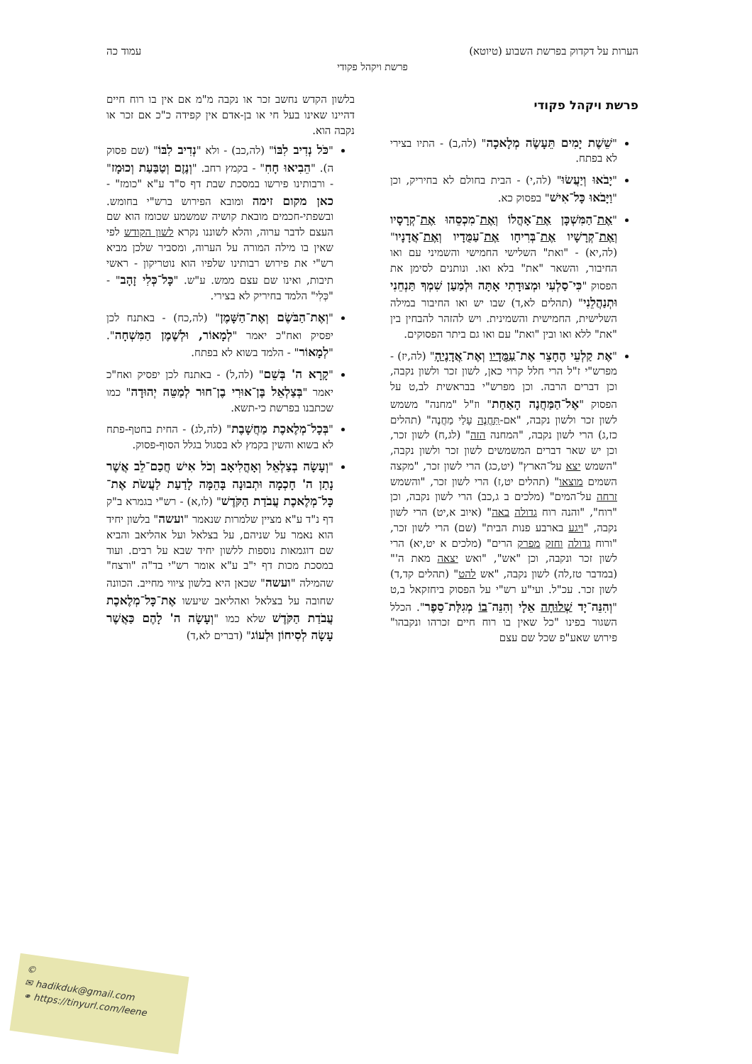הערות על דקדוק בפרשת השבוע (טיוטא) עמוד כה
פרשת ויקהל פקודי
פרשת ויקהל פקודי
"שֵׁשֶׁת יָמִים תֵּעָשֶׂה מְלָאכָה" (לה,ב) - התיו בצירי לא בפתח.
"יָבֹאוּ וְיַעֲשׂוּ" (לה,י) - הבית בחולם לא בחיריק, וכן "וַיָּבֹאוּ כָּל־אִישׁ" בפסוק כא.
"אֶת־הַמִּשְׁכָּן אֶת־אָהֳלוֹ וְאֶת־מִכְסֵהוּ אֶת־קְרָסָיו וְאֶת־קְרָשָׁיו אֶת־בְּרִיחָו אֶת־עַמֻּדָיו וְאֶת־אֲדָנָיו" (לה,יא) - "ואת" השלישי החמישי והשמיני עם ואו החיבור, והשאר "את" בלא ואו. ונותנים לסימן את הפסוק "כִּי־סַלְעִי וּמְצוּדָתִי אָתָּה וּלְמַעַן שִׁמְךָ תַּנְחֵנִי וּתְנַהֲלֵנִי" (תהלים לא,ד) שבו יש ואו החיבור במילה השלישית, החמישית והשמינית. ויש להזהר להבחין בין "את" ללא ואו ובין "ואת" עם ואו גם ביתר הפסוקים.
"אֶת קַלְעֵי הֶחָצֵר אֶת־עַמֻּדָיו וְאֶת־אֲדָנֶיהָ" (לה,יז) - מפרש"י ז"ל הרי חלל קרוי כאן, לשון זכר ולשון נקבה, וכן דברים הרבה. וכן מפרש"י בבראשית לב,ט על הפסוק "אֶל־הַמַּחֲנֶה הָאַחַת" וז"ל "מחנה" משמש לשון זכר ולשון נקבה, "אם-תַּחֲנֶה עָלַי מַחֲנֶה" (תהלים כז,ג) הרי לשון נקבה, "המחנה הזה" (לג,ח) לשון זכר, וכן יש שאר דברים המשמשים לשון זכר ולשון נקבה, "השמש יצא על־הארץ" (יט,כג) הרי לשון זכר, "מקצה השמים מוצאו" (תהלים יט,ז) הרי לשון זכר, "והשמש זרחה על־המים" (מלכים ב ג,כב) הרי לשון נקבה, וכן "רוח", "והנה רוח גדולה באה" (איוב א,יט) הרי לשון נקבה, "ויגע בארבע פנות הבית" (שם) הרי לשון זכר, "ורוח גדולה וחזק מפרק הרים" (מלכים א יט,יא) הרי לשון זכר ונקבה, וכן "אש", "ואש יצאה מאת ה'" (במדבר טז,לה) לשון נקבה, "אש להט" (תהלים קד,ד) לשון זכר. עכ"ל. ועי"ע רש"י על הפסוק ביחזקאל ב,ט "וְהִנֵּה־יָד שְׁלוּחָה אֵלָי וְהִנֵּה־בוֹ מְגִלַּת־סֵפֶר". הכלל השגור בפינו "כל שאין בו רוח חיים זכרהו ונקבהו" פירוש שאע"פ שכל שם עצם
בלשון הקדש נחשב זכר או נקבה מ"מ אם אין בו רוח חיים דהיינו שאינו בעל חי או בן-אדם אין קפידה כ"כ אם זכר או נקבה הוא.
"כֹּל נְדִיב לִבּוֹ" (לה,כב) - ולא "נְדִיב לִבּוֹ" (שם פסוק ה). "הֵבִיאוּ חָחִ" - בקמץ רחב. "וְנֶזֶם וְטַבַּעַת וְכוּמָז" - ורבותינו פירשו במסכת שבת דף ס"ד ע"א "כומז" - כאן מקום זימה ומובא הפירוש ברש"י בחומש. ובשפתי-חכמים מובאת קושיה שמשמע שכומז הוא שם העצם לדבר ערוה, והלא לשוננו נקרא לשון הקודש לפי שאין בו מילה המורה על הערוה, ומסביר שלכן מביא רש"י את פירוש רבותינו שלפיו הוא נוטריקון - ראשי תיבות, ואינו שם עצם ממש. ע"ש. "כָּל־כְּלִי זָהָב" - "כְּלִי" הלמד בחיריק לא בצירי.
"וְאֶת־הַבֹּשֶׂם וְאֶת־הַשָּׁמֶן" (לה,כח) - באתנח לכן יפסיק ואח"כ יאמר "לְמָאוֹר, וּלְשֶׁמֶן הַמִּשְׁחָה". "לְמָאוֹר" - הלמד בשוא לא בפתח.
"קָרָא ה' בְּשֵׁם" (לה,ל) - באתנח לכן יפסיק ואח"כ יאמר "בְּצַלְאֵל בֶּן־אוּרִי בֶן־חוּר לְמַטֵּה יְהוּדָה" כמו שכתבנו בפרשת כי-תשא.
"בְּכָל־מְלֶאכֶת מַחֲשָׁבֶת" (לה,לג) - החית בחטף-פתח לא בשוא והשין בקמץ לא בסגול בגלל הסוף-פסוק.
"וְעָשָׂה בְצַלְאֵל וְאָהֳלִיאָב וְכֹל אִישׁ חֲכַם־לֵב אֲשֶׁר נָתַן ה' חָכְמָה וּתְבוּנָה בָּהֵמָּה לָדַעַת לַעֲשֹׂת אֶת־כָּל־מְלֶאכֶת עֲבֹדַת הַקֹּדֶשׁ" (לו,א) - רש"י בגמרא ב"ק דף נ"ד ע"א מציין שלמרות שנאמר "ועשה" בלשון יחיד הוא נאמר על שניהם, על בצלאל ועל אהליאב והביא שם דוגמאות נוספות ללשון יחיד שבא על רבים. ועוד במסכת מכות דף י"ב ע"א אומר רש"י בד"ה "ורצח" שהמילה "ועשה" שכאן היא בלשון ציווי מחייב. הכוונה שחובה על בצלאל ואהליאב שיעשו אֶת־כָּל־מְלֶאכֶת עֲבֹדַת הַקֹּדֶשׁ שלא כמו "וְעָשָׂה ה' לָהֶם כַּאֲשֶׁר עָשָׂה לְסִיחוֹן וּלְעוֹג" (דברים לא,ד)
©
✉ hadikduk@gmail.com
⚭ https://tinyurl.com/leene